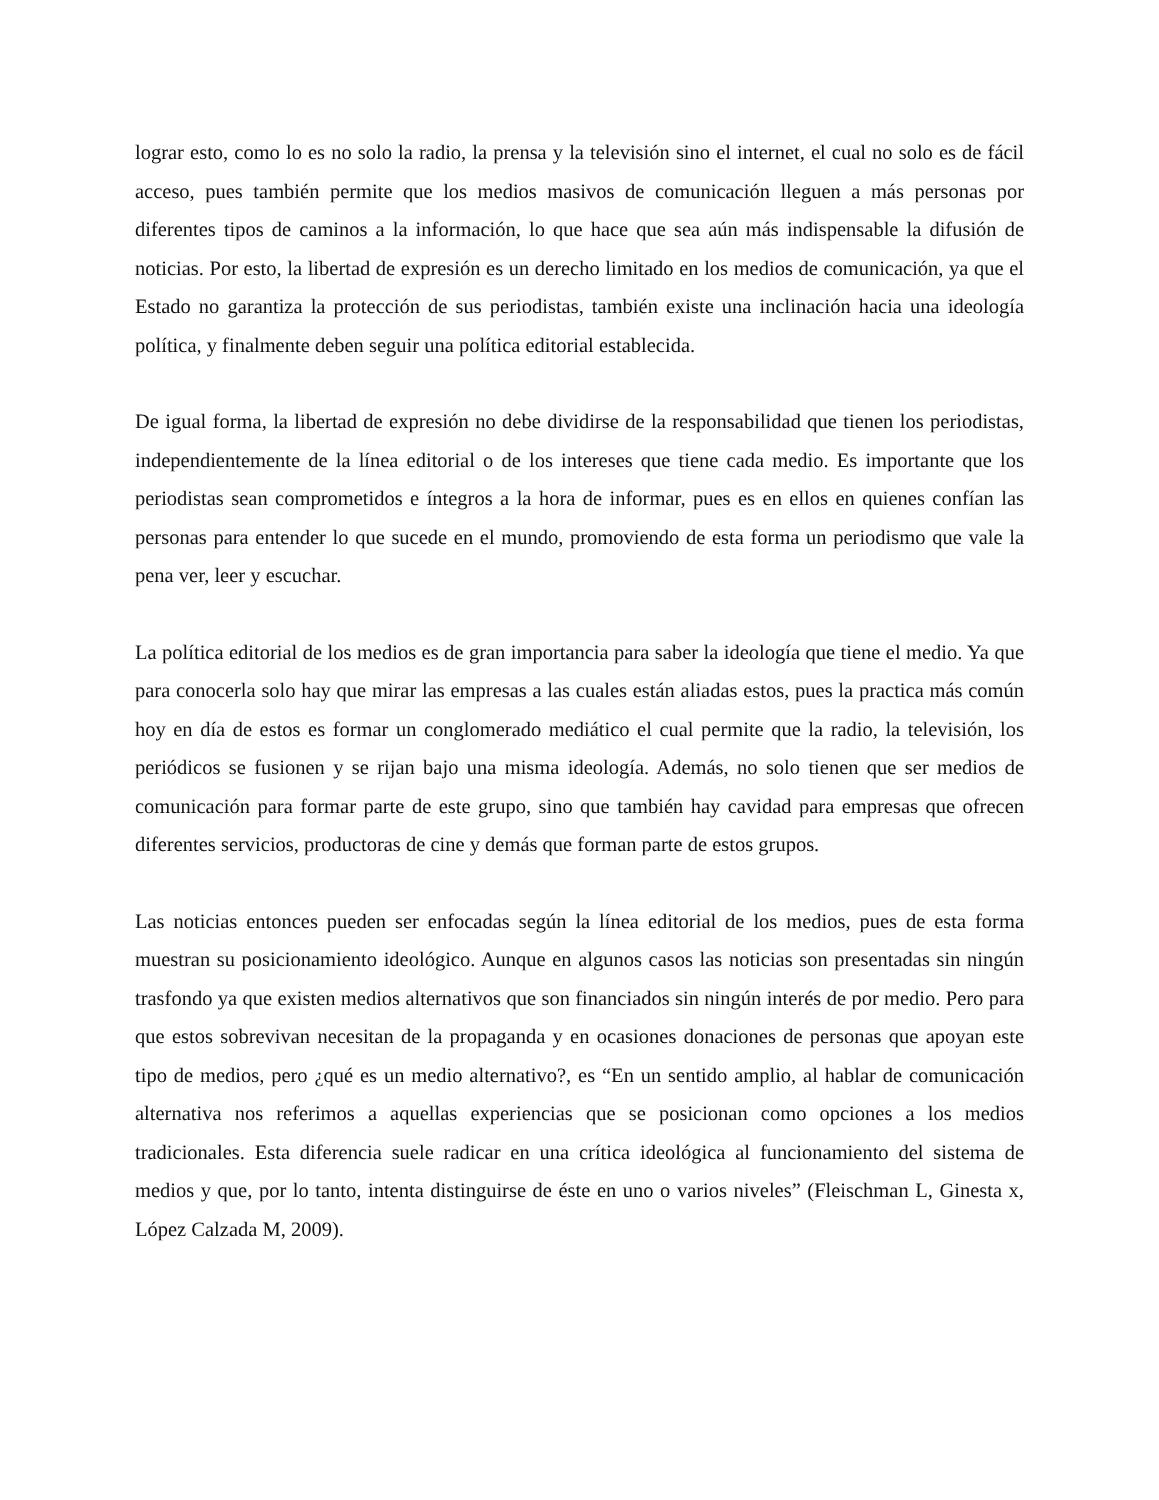lograr esto, como lo es no solo la radio, la prensa y la televisión sino el internet, el cual no solo es de fácil acceso, pues también permite que los medios masivos de comunicación lleguen a más personas por diferentes tipos de caminos a la información, lo que hace que sea aún más indispensable la difusión de noticias. Por esto, la libertad de expresión es un derecho limitado en los medios de comunicación, ya que el Estado no garantiza la protección de sus periodistas, también existe una inclinación hacia una ideología política, y finalmente deben seguir una política editorial establecida.
De igual forma, la libertad de expresión no debe dividirse de la responsabilidad que tienen los periodistas, independientemente de la línea editorial o de los intereses que tiene cada medio. Es importante que los periodistas sean comprometidos e íntegros a la hora de informar, pues es en ellos en quienes confían las personas para entender lo que sucede en el mundo, promoviendo de esta forma un periodismo que vale la pena ver, leer y escuchar.
La política editorial de los medios es de gran importancia para saber la ideología que tiene el medio. Ya que para conocerla solo hay que mirar las empresas a las cuales están aliadas estos, pues la practica más común hoy en día de estos es formar un conglomerado mediático el cual permite que la radio, la televisión, los periódicos se fusionen y se rijan bajo una misma ideología. Además, no solo tienen que ser medios de comunicación para formar parte de este grupo, sino que también hay cavidad para empresas que ofrecen diferentes servicios, productoras de cine y demás que forman parte de estos grupos.
Las noticias entonces pueden ser enfocadas según la línea editorial de los medios, pues de esta forma muestran su posicionamiento ideológico. Aunque en algunos casos las noticias son presentadas sin ningún trasfondo ya que existen medios alternativos que son financiados sin ningún interés de por medio. Pero para que estos sobrevivan necesitan de la propaganda y en ocasiones donaciones de personas que apoyan este tipo de medios, pero ¿qué es un medio alternativo?, es “En un sentido amplio, al hablar de comunicación alternativa nos referimos a aquellas experiencias que se posicionan como opciones a los medios tradicionales. Esta diferencia suele radicar en una crítica ideológica al funcionamiento del sistema de medios y que, por lo tanto, intenta distinguirse de éste en uno o varios niveles” (Fleischman L, Ginesta x, López Calzada M, 2009).